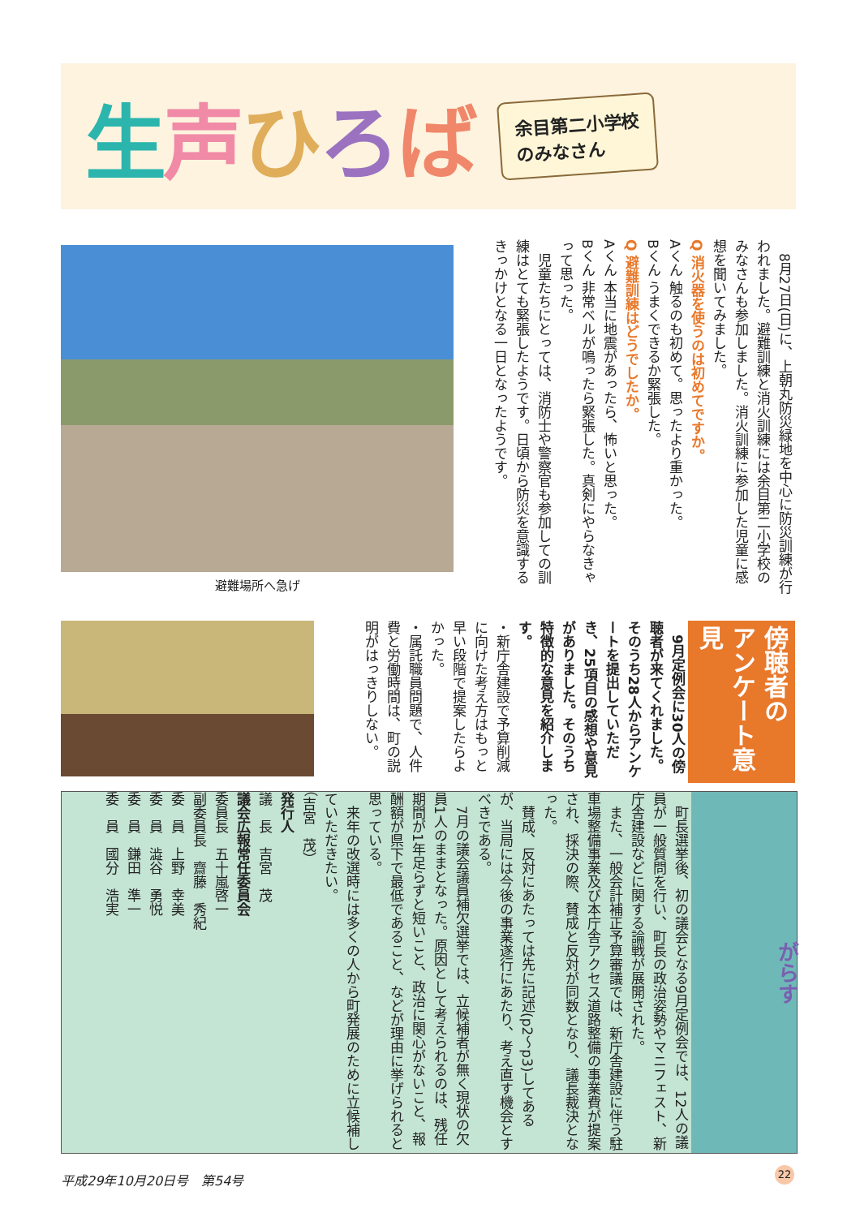生声ひろば
余目第二小学校
のみなさん
　8月27日(日)に、上朝丸防災緑地を中心に防災訓練が行われました。避難訓練と消火訓練には余目第二小学校のみなさんも参加しました。消火訓練に参加した児童に感想を聞いてみました。
Q 消火器を使うのは初めてですか。
Aくん 触るのも初めて。思ったより重かった。
Bくん うまくできるか緊張した。
Q 避難訓練はどうでしたか。
Aくん 本当に地震があったら、怖いと思った。
Bくん 非常ベルが鳴ったら緊張した。真剣にやらなきゃって思った。
　児童たちにとっては、消防士や警察官も参加しての訓練はとても緊張したようです。日頃から防災を意識するきっかけとなる一日となったようです。
避難場所へ急げ
傍聴者の
アンケート意見
　9月定例会に30人の傍聴者が来てくれました。そのうち28人からアンケートを提出していただき、25項目の感想や意見がありました。そのうち特徴的な意見を紹介します。
・新庁舎建設で予算削減に向けた考え方はもっと早い段階で提案したらよかった。
・属託職員問題で、人件費と労働時間は、町の説明がはっきりしない。
がらす
　町長選挙後、初の議会となる9月定例会では、12人の議員が一般質問を行い、町長の政治姿勢やマニフェスト、新庁舎建設などに関する論戦が展開された。
　また、一般会計補正予算審議では、新庁舎建設に伴う駐車場整備事業及び本庁舎アクセス道路整備の事業費が提案され、採決の際、賛成と反対が同数となり、議長裁決となった。
　賛成、反対にあたっては先に記述(p2～p3)してあるが、当局には今後の事業遂行にあたり、考え直す機会とすべきである。
　7月の議会議員補欠選挙では、立候補者が無く現状の欠員1人のままとなった。原因として考えられるのは、残任期間が1年足らずと短いこと、政治に関心がないこと、報酬額が県下で最低であること、などが理由に挙げられると思っている。
　来年の改選時には多くの人から町発展のために立候補していただきたい。
（吉宮　茂）
発行人
議　長　吉宮　茂
議会広報常任委員会
委員長　五十嵐啓一
副委員長　齋藤　秀紀
委　員　上野　幸美
委　員　澁谷　勇悦
委　員　鎌田　準一
委　員　國分　浩実
平成29年10月20日号　第54号 22